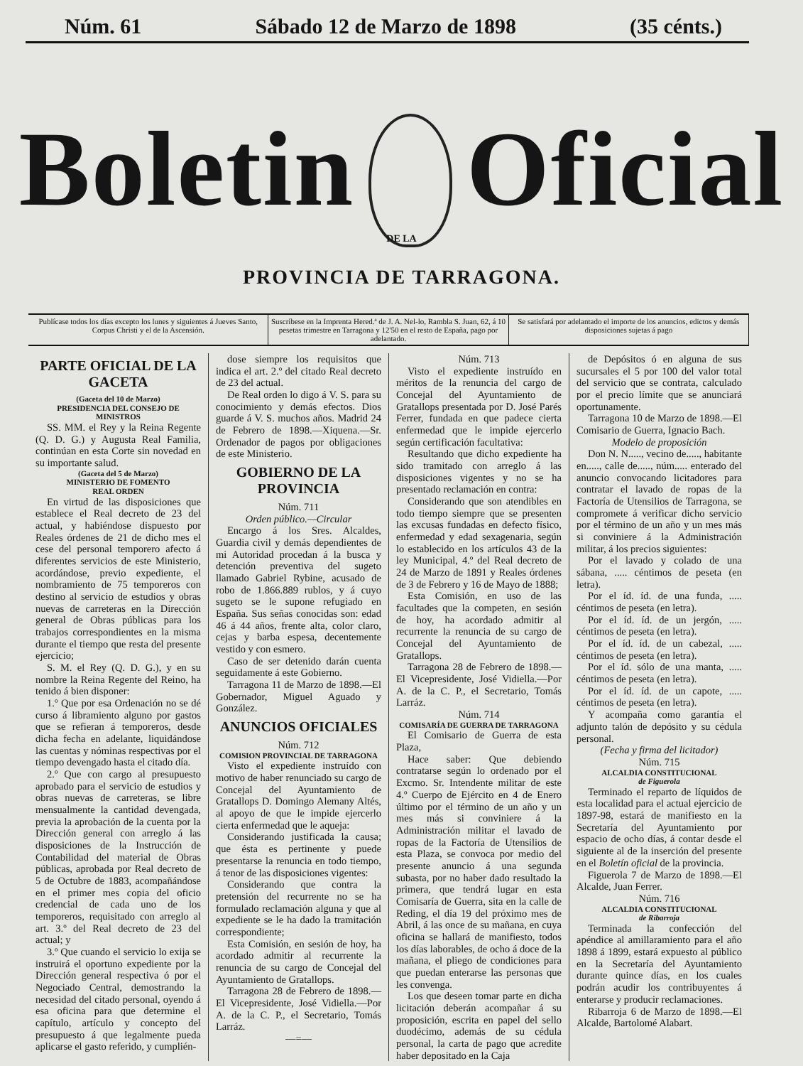Núm. 61 Sábado 12 de Marzo de 1898 (35 cénts.)
Boletin Oficial
DE LA
PROVINCIA DE TARRAGONA.
Publícase todos los días excepto los lunes y siguientes á Jueves Santo, Corpus Christi y el de la Ascensión.
Suscríbese en la Imprenta Hered.ª de J. A. Nel-lo, Rambla S. Juan, 62, á 10 pesetas trimestre en Tarragona y 12'50 en el resto de España, pago por adelantado.
Se satisfará por adelantado el importe de los anuncios, edictos y demás disposiciones sujetas á pago
PARTE OFICIAL DE LA GACETA
(Gaceta del 10 de Marzo)
PRESIDENCIA DEL CONSEJO DE MINISTROS
SS. MM. el Rey y la Reina Regente (Q. D. G.) y Augusta Real Familia, continúan en esta Corte sin novedad en su importante salud.
(Gaceta del 5 de Marzo)
MINISTERIO DE FOMENTO
REAL ORDEN
En virtud de las disposiciones que establece el Real decreto de 23 del actual, y habiéndose dispuesto por Reales órdenes de 21 de dicho mes el cese del personal temporero afecto á diferentes servicios de este Ministerio, acordándose, previo expediente, el nombramiento de 75 temporeros con destino al servicio de estudios y obras nuevas de carreteras en la Dirección general de Obras públicas para los trabajos correspondientes en la misma durante el tiempo que resta del presente ejercicio;
S. M. el Rey (Q. D. G.), y en su nombre la Reina Regente del Reino, ha tenido á bien disponer:
1.º Que por esa Ordenación no se dé curso á libramiento alguno por gastos que se refieran á temporeros, desde dicha fecha en adelante, liquidándose las cuentas y nóminas respectivas por el tiempo devengado hasta el citado día.
2.º Que con cargo al presupuesto aprobado para el servicio de estudios y obras nuevas de carreteras, se libre mensualmente la cantidad devengada, previa la aprobación de la cuenta por la Dirección general con arreglo á las disposiciones de la Instrucción de Contabilidad del material de Obras públicas, aprobada por Real decreto de 5 de Octubre de 1883, acompañándose en el primer mes copia del oficio credencial de cada uno de los temporeros, requisitado con arreglo al art. 3.º del Real decreto de 23 del actual; y
3.º Que cuando el servicio lo exija se instruirá el oportuno expediente por la Dirección general respectiva ó por el Negociado Central, demostrando la necesidad del citado personal, oyendo á esa oficina para que determine el capítulo, artículo y concepto del presupuesto á que legalmente pueda aplicarse el gasto referido, y cumplién-
dose siempre los requisitos que indica el art. 2.º del citado Real decreto de 23 del actual.
De Real orden lo digo á V. S. para su conocimiento y demás efectos. Dios guarde á V. S. muchos años. Madrid 24 de Febrero de 1898.—Xiquena.—Sr. Ordenador de pagos por obligaciones de este Ministerio.
GOBIERNO DE LA PROVINCIA
Núm. 711
Orden público.—Circular
Encargo á los Sres. Alcaldes, Guardia civil y demás dependientes de mi Autoridad procedan á la busca y detención preventiva del sugeto llamado Gabriel Rybine, acusado de robo de 1.866.889 rublos, y á cuyo sugeto se le supone refugiado en España. Sus señas conocidas son: edad 46 á 44 años, frente alta, color claro, cejas y barba espesa, decentemente vestido y con esmero.
Caso de ser detenido darán cuenta seguidamente á este Gobierno.
Tarragona 11 de Marzo de 1898.—El Gobernador, Miguel Aguado y González.
ANUNCIOS OFICIALES
Núm. 712
COMISION PROVINCIAL DE TARRAGONA
Visto el expediente instruído con motivo de haber renunciado su cargo de Concejal del Ayuntamiento de Gratallops D. Domingo Alemany Altés, al apoyo de que le impide ejercerlo cierta enfermedad que le aqueja:
Considerando justificada la causa; que ésta es pertinente y puede presentarse la renuncia en todo tiempo, á tenor de las disposiciones vigentes:
Considerando que contra la pretensión del recurrente no se ha formulado reclamación alguna y que al expediente se le ha dado la tramitación correspondiente;
Esta Comisión, en sesión de hoy, ha acordado admitir al recurrente la renuncia de su cargo de Concejal del Ayuntamiento de Gratallops.
Tarragona 28 de Febrero de 1898.—El Vicepresidente, José Vidiella.—Por A. de la C. P., el Secretario, Tomás Larráz.
—=—
Núm. 713
Visto el expediente instruído en méritos de la renuncia del cargo de Concejal del Ayuntamiento de Gratallops presentada por D. José Parés Ferrer, fundada en que padece cierta enfermedad que le impide ejercerlo según certificación facultativa:
Resultando que dicho expediente ha sido tramitado con arreglo á las disposiciones vigentes y no se ha presentado reclamación en contra:
Considerando que son atendibles en todo tiempo siempre que se presenten las excusas fundadas en defecto físico, enfermedad y edad sexagenaria, según lo establecido en los artículos 43 de la ley Municipal, 4.º del Real decreto de 24 de Marzo de 1891 y Reales órdenes de 3 de Febrero y 16 de Mayo de 1888;
Esta Comisión, en uso de las facultades que la competen, en sesión de hoy, ha acordado admitir al recurrente la renuncia de su cargo de Concejal del Ayuntamiento de Gratallops.
Tarragona 28 de Febrero de 1898.—El Vicepresidente, José Vidiella.—Por A. de la C. P., el Secretario, Tomás Larráz.
Núm. 714
COMISARÍA DE GUERRA DE TARRAGONA
El Comisario de Guerra de esta Plaza,
Hace saber: Que debiendo contratarse según lo ordenado por el Excmo. Sr. Intendente militar de este 4.º Cuerpo de Ejército en 4 de Enero último por el término de un año y un mes más si conviniere á la Administración militar el lavado de ropas de la Factoría de Utensilios de esta Plaza, se convoca por medio del presente anuncio á una segunda subasta, por no haber dado resultado la primera, que tendrá lugar en esta Comisaría de Guerra, sita en la calle de Reding, el día 19 del próximo mes de Abril, á las once de su mañana, en cuya oficina se hallará de manifiesto, todos los días laborables, de ocho á doce de la mañana, el pliego de condiciones para que puedan enterarse las personas que les convenga.
Los que deseen tomar parte en dicha licitación deberán acompañar á su proposición, escrita en papel del sello duodécimo, además de su cédula personal, la carta de pago que acredite haber depositado en la Caja
de Depósitos ó en alguna de sus sucursales el 5 por 100 del valor total del servicio que se contrata, calculado por el precio límite que se anunciará oportunamente.
Tarragona 10 de Marzo de 1898.—El Comisario de Guerra, Ignacio Bach.
Modelo de proposición
Don N. N....., vecino de....., habitante en....., calle de....., núm..... enterado del anuncio convocando licitadores para contratar el lavado de ropas de la Factoría de Utensilios de Tarragona, se compromete á verificar dicho servicio por el término de un año y un mes más si conviniere á la Administración militar, á los precios siguientes:
Por el lavado y colado de una sábana, ..... céntimos de peseta (en letra).
Por el íd. íd. de una funda, ..... céntimos de peseta (en letra).
Por el íd. íd. de un jergón, ..... céntimos de peseta (en letra).
Por el íd. íd. de un cabezal, ..... céntimos de peseta (en letra).
Por el íd. sólo de una manta, ..... céntimos de peseta (en letra).
Por el íd. íd. de un capote, ..... céntimos de peseta (en letra).
Y acompaña como garantía el adjunto talón de depósito y su cédula personal.
(Fecha y firma del licitador)
Núm. 715
ALCALDIA CONSTITUCIONAL
de Figuerola
Terminado el reparto de líquidos de esta localidad para el actual ejercicio de 1897-98, estará de manifiesto en la Secretaría del Ayuntamiento por espacio de ocho días, á contar desde el siguiente al de la inserción del presente en el Boletín oficial de la provincia.
Figuerola 7 de Marzo de 1898.—El Alcalde, Juan Ferrer.
Núm. 716
ALCALDIA CONSTITUCIONAL
de Ribarroja
Terminada la confección del apéndice al amillaramiento para el año 1898 á 1899, estará expuesto al público en la Secretaría del Ayuntamiento durante quince días, en los cuales podrán acudir los contribuyentes á enterarse y producir reclamaciones.
Ribarroja 6 de Marzo de 1898.—El Alcalde, Bartolomé Alabart.